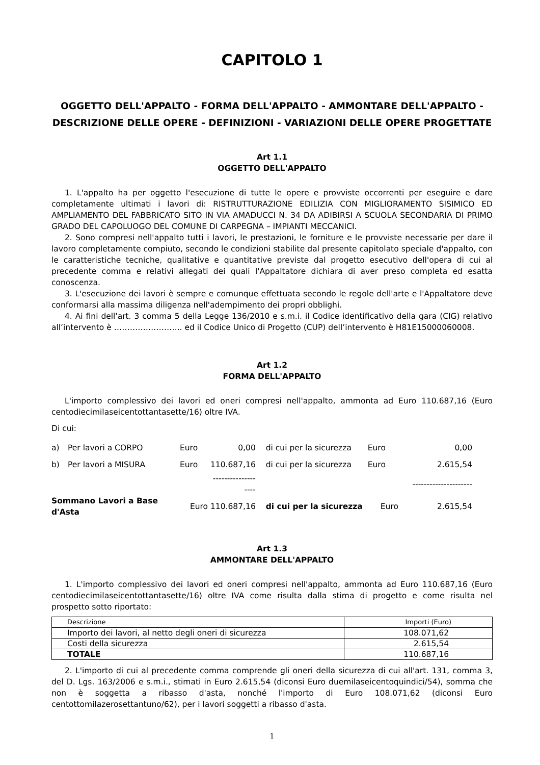CAPITOLO 1
OGGETTO DELL'APPALTO - FORMA DELL'APPALTO - AMMONTARE DELL'APPALTO - DESCRIZIONE DELLE OPERE - DEFINIZIONI - VARIAZIONI DELLE OPERE PROGETTATE
Art 1.1
OGGETTO DELL'APPALTO
1. L'appalto ha per oggetto l'esecuzione di tutte le opere e provviste occorrenti per eseguire e dare completamente ultimati i lavori di: RISTRUTTURAZIONE EDILIZIA CON MIGLIORAMENTO SISIMICO ED AMPLIAMENTO DEL FABBRICATO SITO IN VIA AMADUCCI N. 34 DA ADIBIRSI A SCUOLA SECONDARIA DI PRIMO GRADO DEL CAPOLUOGO DEL COMUNE DI CARPEGNA – IMPIANTI MECCANICI.
2. Sono compresi nell'appalto tutti i lavori, le prestazioni, le forniture e le provviste necessarie per dare il lavoro completamente compiuto, secondo le condizioni stabilite dal presente capitolato speciale d'appalto, con le caratteristiche tecniche, qualitative e quantitative previste dal progetto esecutivo dell'opera di cui al precedente comma e relativi allegati dei quali l'Appaltatore dichiara di aver preso completa ed esatta conoscenza.
3. L'esecuzione dei lavori è sempre e comunque effettuata secondo le regole dell'arte e l'Appaltatore deve conformarsi alla massima diligenza nell'adempimento dei propri obblighi.
4. Ai fini dell'art. 3 comma 5 della Legge 136/2010 e s.m.i. il Codice identificativo della gara (CIG) relativo all’intervento è …………………….. ed il Codice Unico di Progetto (CUP) dell’intervento è H81E15000060008.
Art 1.2
FORMA DELL'APPALTO
L'importo complessivo dei lavori ed oneri compresi nell'appalto, ammonta ad Euro 110.687,16 (Euro centodiecimilaseicentottantasette/16) oltre IVA.
Di cui:
| a) | Per lavori a CORPO | Euro | 0,00 | di cui per la sicurezza | Euro | 0,00 |
| b) | Per lavori a MISURA | Euro | 110.687,16 | di cui per la sicurezza | Euro | 2.615,54 |
| | | | ------------------- | | | --------------------- |
| Sommano Lavori a Base d'Asta | | Euro 110.687,16 | | di cui per la sicurezza | Euro | 2.615,54 |
Art 1.3
AMMONTARE DELL'APPALTO
1. L'importo complessivo dei lavori ed oneri compresi nell'appalto, ammonta ad Euro 110.687,16 (Euro centodiecimilaseicentottantasette/16) oltre IVA come risulta dalla stima di progetto e come risulta nel prospetto sotto riportato:
| Descrizione | Importi (Euro) |
| Importo dei lavori, al netto degli oneri di sicurezza | 108.071,62 |
| Costi della sicurezza | 2.615,54 |
| TOTALE | 110.687,16 |
2. L'importo di cui al precedente comma comprende gli oneri della sicurezza di cui all'art. 131, comma 3, del D. Lgs. 163/2006 e s.m.i., stimati in Euro 2.615,54 (diconsi Euro duemilaseicentoquindici/54), somma che non è soggetta a ribasso d'asta, nonché l'importo di Euro 108.071,62 (diconsi Euro centottomilazerosettantuno/62), per i lavori soggetti a ribasso d'asta.
1